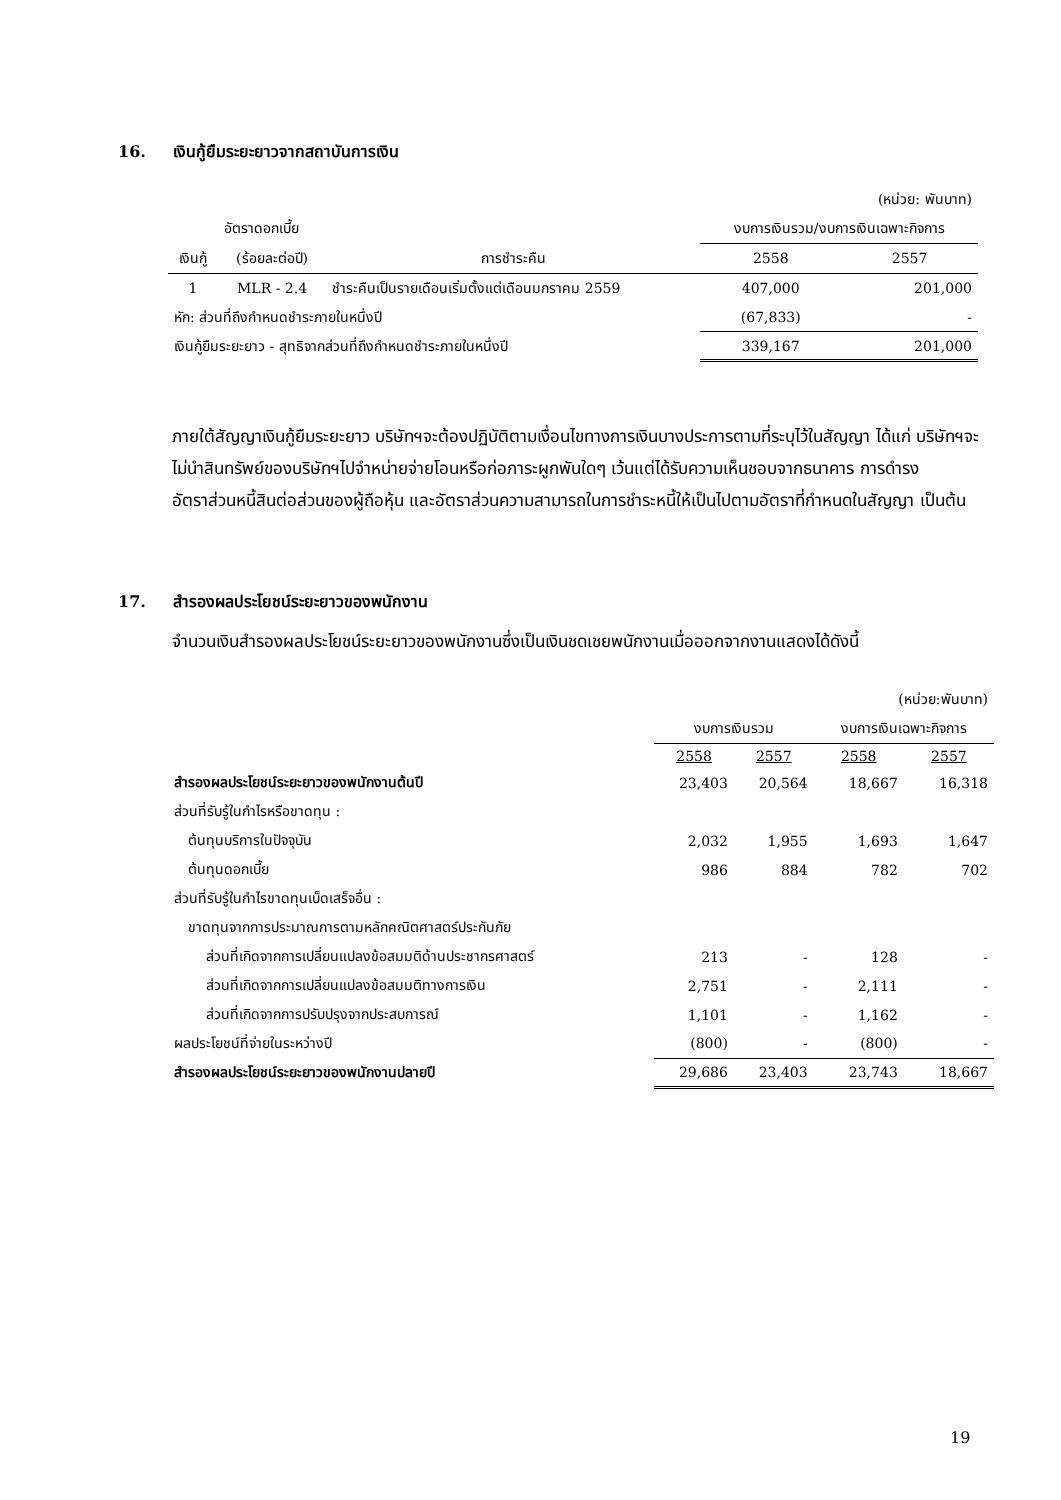16. เงินกู้ยืมระยะยาวจากสถาบันการเงิน
| (หน่วย: พันบาท) | | | | |
| | อัตราดอกเบี้ย | | งบการเงินรวม/งบการเงินเฉพาะกิจการ | |
| เงินกู้ | (ร้อยละต่อปี) | การชำระคืน | 2558 | 2557 |
| 1 | MLR - 2.4 | ชำระคืนเป็นรายเดือนเริ่มตั้งแต่เดือนมกราคม 2559 | 407,000 | 201,000 |
| หัก: ส่วนที่ถึงกำหนดชำระภายในหนึ่งปี | | | (67,833) | - |
| เงินกู้ยืมระยะยาว - สุทธิจากส่วนที่ถึงกำหนดชำระภายในหนึ่งปี | | | 339,167 | 201,000 |
ภายใต้สัญญาเงินกู้ยืมระยะยาว บริษัทฯจะต้องปฏิบัติตามเงื่อนไขทางการเงินบางประการตามที่ระบุไว้ในสัญญา ได้แก่ บริษัทฯจะไม่นำสินทรัพย์ของบริษัทฯไปจำหน่ายจ่ายโอนหรือก่อภาระผูกพันใดๆ เว้นแต่ได้รับความเห็นชอบจากธนาคาร การดำรงอัตราส่วนหนี้สินต่อส่วนของผู้ถือหุ้น และอัตราส่วนความสามารถในการชำระหนี้ให้เป็นไปตามอัตราที่กำหนดในสัญญา เป็นต้น
17. สำรองผลประโยชน์ระยะยาวของพนักงาน
จำนวนเงินสำรองผลประโยชน์ระยะยาวของพนักงานซึ่งเป็นเงินชดเชยพนักงานเมื่อออกจากงานแสดงได้ดังนี้
| (หน่วย:พันบาท) | | | | |
| | งบการเงินรวม | | งบการเงินเฉพาะกิจการ | |
| | 2558 | 2557 | 2558 | 2557 |
| สำรองผลประโยชน์ระยะยาวของพนักงานต้นปี | 23,403 | 20,564 | 18,667 | 16,318 |
| ส่วนที่รับรู้ในกำไรหรือขาดทุน : | | | | |
| ต้นทุนบริการในปัจจุบัน | 2,032 | 1,955 | 1,693 | 1,647 |
| ต้นทุนดอกเบี้ย | 986 | 884 | 782 | 702 |
| ส่วนที่รับรู้ในกำไรขาดทุนเบ็ดเสร็จอื่น : | | | | |
| ขาดทุนจากการประมาณการตามหลักคณิตศาสตร์ประกันภัย | | | | |
| ส่วนที่เกิดจากการเปลี่ยนแปลงข้อสมมติด้านประชากรศาสตร์ | 213 | - | 128 | - |
| ส่วนที่เกิดจากการเปลี่ยนแปลงข้อสมมติทางการเงิน | 2,751 | - | 2,111 | - |
| ส่วนที่เกิดจากการปรับปรุงจากประสบการณ์ | 1,101 | - | 1,162 | - |
| ผลประโยชน์ที่จ่ายในระหว่างปี | (800) | - | (800) | - |
| สำรองผลประโยชน์ระยะยาวของพนักงานปลายปี | 29,686 | 23,403 | 23,743 | 18,667 |
19